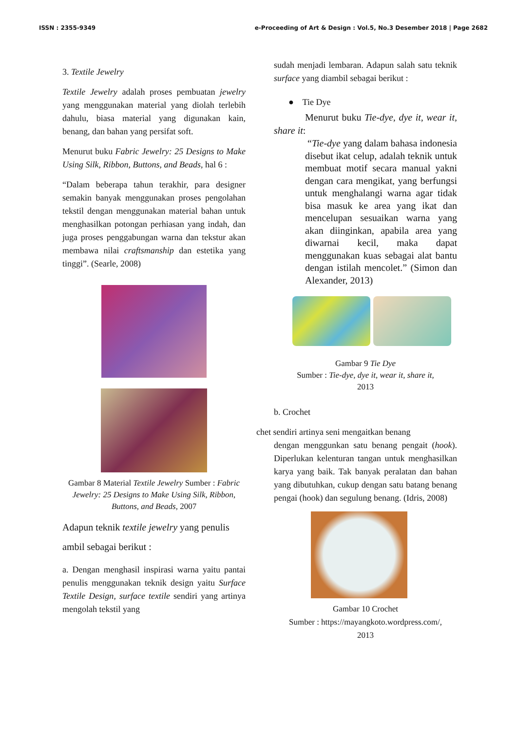ISSN : 2355-9349 e-Proceeding of Art & Design : Vol.5, No.3 Desember 2018 | Page 2682
3. Textile Jewelry
Textile Jewelry adalah proses pembuatan jewelry yang menggunakan material yang diolah terlebih dahulu, biasa material yang digunakan kain, benang, dan bahan yang persifat soft.
Menurut buku Fabric Jewelry: 25 Designs to Make Using Silk, Ribbon, Buttons, and Beads, hal 6 :
“Dalam beberapa tahun terakhir, para designer semakin banyak menggunakan proses pengolahan tekstil dengan menggunakan material bahan untuk menghasilkan potongan perhiasan yang indah, dan juga proses penggabungan warna dan tekstur akan membawa nilai craftsmanship dan estetika yang tinggi”. (Searle, 2008)
Gambar 8 Material Textile Jewelry Sumber : Fabric Jewelry: 25 Designs to Make Using Silk, Ribbon, Buttons, and Beads, 2007
Adapun teknik textile jewelry yang penulis ambil sebagai berikut :
a. Dengan menghasil inspirasi warna yaitu pantai penulis menggunakan teknik design yaitu Surface Textile Design, surface textile sendiri yang artinya mengolah tekstil yang
sudah menjadi lembaran. Adapun salah satu teknik surface yang diambil sebagai berikut :
● Tie Dye
Menurut buku Tie-dye, dye it, wear it, share it:
“Tie-dye yang dalam bahasa indonesia disebut ikat celup, adalah teknik untuk membuat motif secara manual yakni dengan cara mengikat, yang berfungsi untuk menghalangi warna agar tidak bisa masuk ke area yang ikat dan mencelupan sesuaikan warna yang akan diinginkan, apabila area yang diwarnai kecil, maka dapat menggunakan kuas sebagai alat bantu dengan istilah mencolet.” (Simon dan Alexander, 2013)
Gambar 9 Tie Dye
Sumber : Tie-dye, dye it, wear it, share it,
2013
b. Crochet
chet sendiri artinya seni mengaitkan benang
dengan menggunkan satu benang pengait (hook). Diperlukan kelenturan tangan untuk menghasilkan karya yang baik. Tak banyak peralatan dan bahan yang dibutuhkan, cukup dengan satu batang benang pengai (hook) dan segulung benang. (Idris, 2008)
Gambar 10 Crochet
Sumber : https://mayangkoto.wordpress.com/,
2013